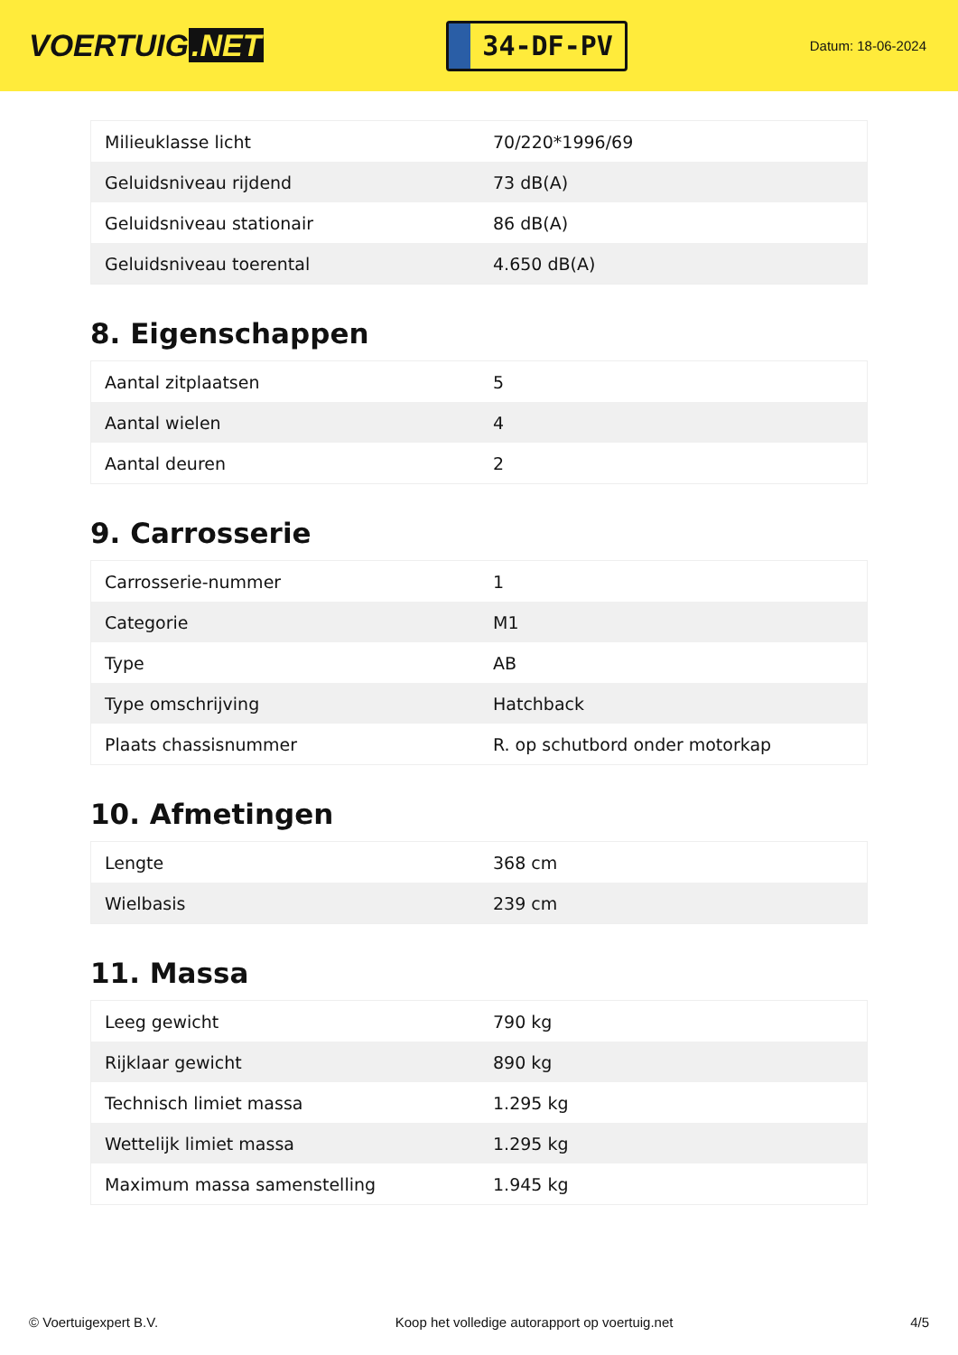VOERTUIG.NET
34-DF-PV
Datum: 18-06-2024
| Milieuklasse licht | 70/220*1996/69 |
| Geluidsniveau rijdend | 73 dB(A) |
| Geluidsniveau stationair | 86 dB(A) |
| Geluidsniveau toerental | 4.650 dB(A) |
8. Eigenschappen
| Aantal zitplaatsen | 5 |
| Aantal wielen | 4 |
| Aantal deuren | 2 |
9. Carrosserie
| Carrosserie-nummer | 1 |
| Categorie | M1 |
| Type | AB |
| Type omschrijving | Hatchback |
| Plaats chassisnummer | R. op schutbord onder motorkap |
10. Afmetingen
| Lengte | 368 cm |
| Wielbasis | 239 cm |
11. Massa
| Leeg gewicht | 790 kg |
| Rijklaar gewicht | 890 kg |
| Technisch limiet massa | 1.295 kg |
| Wettelijk limiet massa | 1.295 kg |
| Maximum massa samenstelling | 1.945 kg |
© Voertuigexpert B.V. Koop het volledige autorapport op voertuig.net 4/5